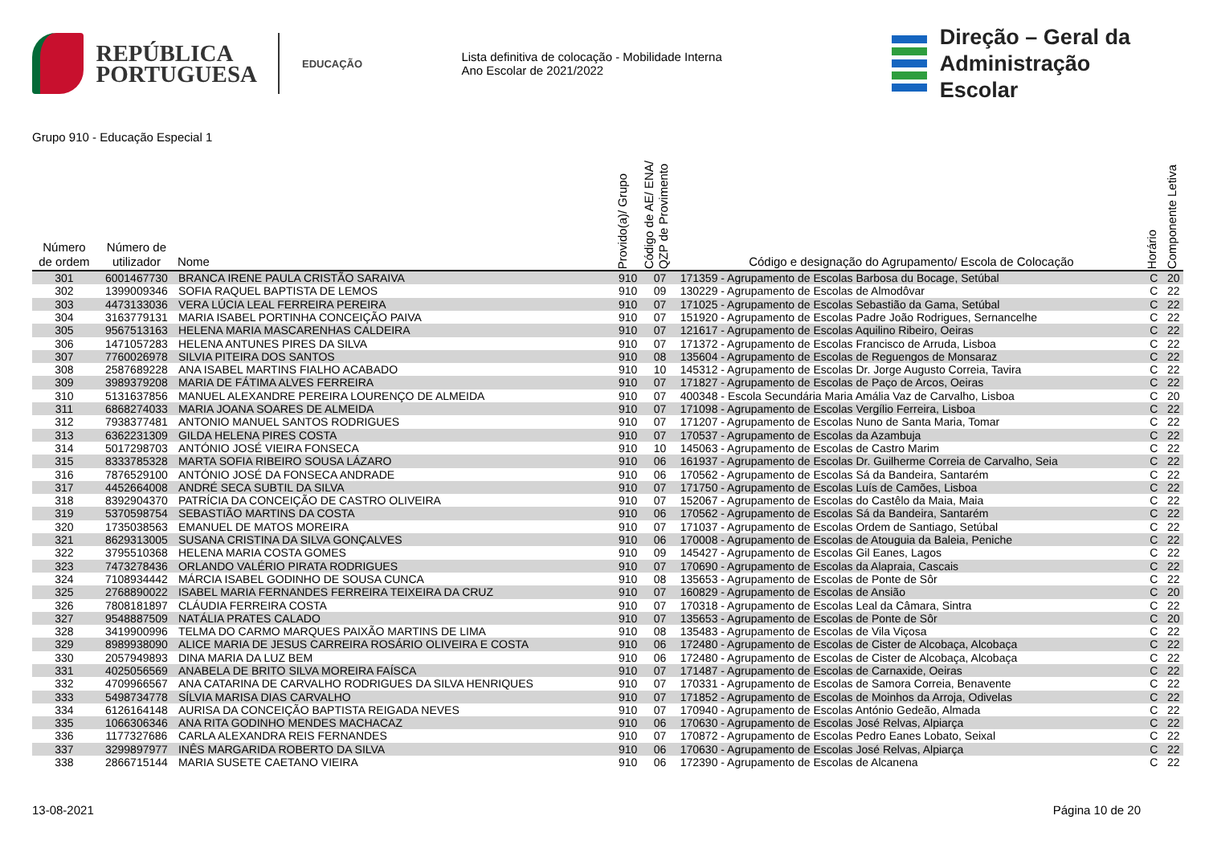REPÚBLICA
PORTUGUESA
EDUCAÇÃO
Lista definitiva de colocação - Mobilidade Interna
Ano Escolar de 2021/2022
Direção – Geral da
Administração Escolar
Grupo 910 - Educação Especial 1
| Número de ordem | Número de utilizador | Nome | Provido(a)/ Grupo | Código de AE/ ENA/ QZP de Provimento | Código e designação do Agrupamento/ Escola de Colocação | Horário | Componente Letiva |
| --- | --- | --- | --- | --- | --- | --- | --- |
| 301 | 6001467730 | BRANCA IRENE PAULA CRISTÃO SARAIVA | 910 | 07 | 171359 - Agrupamento de Escolas Barbosa du Bocage, Setúbal | C | 20 |
| 302 | 1399009346 | SOFIA RAQUEL BAPTISTA DE LEMOS | 910 | 09 | 130229 - Agrupamento de Escolas de Almodôvar | C | 22 |
| 303 | 4473133036 | VERA LÚCIA LEAL FERREIRA PEREIRA | 910 | 07 | 171025 - Agrupamento de Escolas Sebastião da Gama, Setúbal | C | 22 |
| 304 | 3163779131 | MARIA ISABEL PORTINHA CONCEIÇÃO PAIVA | 910 | 07 | 151920 - Agrupamento de Escolas Padre João Rodrigues, Sernancelhe | C | 22 |
| 305 | 9567513163 | HELENA MARIA MASCARENHAS CALDEIRA | 910 | 07 | 121617 - Agrupamento de Escolas Aquilino Ribeiro, Oeiras | C | 22 |
| 306 | 1471057283 | HELENA ANTUNES PIRES DA SILVA | 910 | 07 | 171372 - Agrupamento de Escolas Francisco de Arruda, Lisboa | C | 22 |
| 307 | 7760026978 | SILVIA PITEIRA DOS SANTOS | 910 | 08 | 135604 - Agrupamento de Escolas de Reguengos de Monsaraz | C | 22 |
| 308 | 2587689228 | ANA ISABEL MARTINS FIALHO ACABADO | 910 | 10 | 145312 - Agrupamento de Escolas Dr. Jorge Augusto Correia, Tavira | C | 22 |
| 309 | 3989379208 | MARIA DE FÁTIMA ALVES FERREIRA | 910 | 07 | 171827 - Agrupamento de Escolas de Paço de Arcos, Oeiras | C | 22 |
| 310 | 5131637856 | MANUEL ALEXANDRE PEREIRA LOURENÇO DE ALMEIDA | 910 | 07 | 400348 - Escola Secundária Maria Amália Vaz de Carvalho, Lisboa | C | 20 |
| 311 | 6868274033 | MARIA JOANA SOARES DE ALMEIDA | 910 | 07 | 171098 - Agrupamento de Escolas Vergílio Ferreira, Lisboa | C | 22 |
| 312 | 7938377481 | ANTONIO MANUEL SANTOS RODRIGUES | 910 | 07 | 171207 - Agrupamento de Escolas Nuno de Santa Maria, Tomar | C | 22 |
| 313 | 6362231309 | GILDA HELENA PIRES COSTA | 910 | 07 | 170537 - Agrupamento de Escolas da Azambuja | C | 22 |
| 314 | 5017298703 | ANTÓNIO JOSÉ VIEIRA FONSECA | 910 | 10 | 145063 - Agrupamento de Escolas de Castro Marim | C | 22 |
| 315 | 8333785328 | MARTA SOFIA RIBEIRO SOUSA LÁZARO | 910 | 06 | 161937 - Agrupamento de Escolas Dr. Guilherme Correia de Carvalho, Seia | C | 22 |
| 316 | 7876529100 | ANTÓNIO JOSÉ DA FONSECA ANDRADE | 910 | 06 | 170562 - Agrupamento de Escolas Sá da Bandeira, Santarém | C | 22 |
| 317 | 4452664008 | ANDRÉ SECA SUBTIL DA SILVA | 910 | 07 | 171750 - Agrupamento de Escolas Luís de Camões, Lisboa | C | 22 |
| 318 | 8392904370 | PATRÍCIA DA CONCEIÇÃO DE CASTRO OLIVEIRA | 910 | 07 | 152067 - Agrupamento de Escolas do Castêlo da Maia, Maia | C | 22 |
| 319 | 5370598754 | SEBASTIÃO MARTINS DA COSTA | 910 | 06 | 170562 - Agrupamento de Escolas Sá da Bandeira, Santarém | C | 22 |
| 320 | 1735038563 | EMANUEL DE MATOS MOREIRA | 910 | 07 | 171037 - Agrupamento de Escolas Ordem de Santiago, Setúbal | C | 22 |
| 321 | 8629313005 | SUSANA CRISTINA DA SILVA GONÇALVES | 910 | 06 | 170008 - Agrupamento de Escolas de Atouguia da Baleia, Peniche | C | 22 |
| 322 | 3795510368 | HELENA MARIA COSTA GOMES | 910 | 09 | 145427 - Agrupamento de Escolas Gil Eanes, Lagos | C | 22 |
| 323 | 7473278436 | ORLANDO VALÉRIO PIRATA RODRIGUES | 910 | 07 | 170690 - Agrupamento de Escolas da Alapraia, Cascais | C | 22 |
| 324 | 7108934442 | MÁRCIA ISABEL GODINHO DE SOUSA CUNCA | 910 | 08 | 135653 - Agrupamento de Escolas de Ponte de Sôr | C | 22 |
| 325 | 2768890022 | ISABEL MARIA FERNANDES FERREIRA TEIXEIRA DA CRUZ | 910 | 07 | 160829 - Agrupamento de Escolas de Ansião | C | 20 |
| 326 | 7808181897 | CLÁUDIA FERREIRA COSTA | 910 | 07 | 170318 - Agrupamento de Escolas Leal da Câmara, Sintra | C | 22 |
| 327 | 9548887509 | NATÁLIA PRATES CALADO | 910 | 07 | 135653 - Agrupamento de Escolas de Ponte de Sôr | C | 20 |
| 328 | 3419900996 | TELMA DO CARMO MARQUES PAIXÃO MARTINS DE LIMA | 910 | 08 | 135483 - Agrupamento de Escolas de Vila Viçosa | C | 22 |
| 329 | 8989938090 | ALICE MARIA DE JESUS CARREIRA ROSÁRIO OLIVEIRA E COSTA | 910 | 06 | 172480 - Agrupamento de Escolas de Cister de Alcobaça, Alcobaça | C | 22 |
| 330 | 2057949893 | DINA MARIA DA LUZ BEM | 910 | 06 | 172480 - Agrupamento de Escolas de Cister de Alcobaça, Alcobaça | C | 22 |
| 331 | 4025056569 | ANABELA DE BRITO SILVA MOREIRA FAÍSCA | 910 | 07 | 171487 - Agrupamento de Escolas de Carnaxide, Oeiras | C | 22 |
| 332 | 4709966567 | ANA CATARINA DE CARVALHO RODRIGUES DA SILVA HENRIQUES | 910 | 07 | 170331 - Agrupamento de Escolas de Samora Correia, Benavente | C | 22 |
| 333 | 5498734778 | SÍLVIA MARISA DIAS CARVALHO | 910 | 07 | 171852 - Agrupamento de Escolas de Moinhos da Arroja, Odivelas | C | 22 |
| 334 | 6126164148 | AURISA DA CONCEIÇÃO BAPTISTA REIGADA NEVES | 910 | 07 | 170940 - Agrupamento de Escolas António Gedeão, Almada | C | 22 |
| 335 | 1066306346 | ANA RITA GODINHO MENDES MACHACAZ | 910 | 06 | 170630 - Agrupamento de Escolas José Relvas, Alpiarça | C | 22 |
| 336 | 1177327686 | CARLA ALEXANDRA REIS FERNANDES | 910 | 07 | 170872 - Agrupamento de Escolas Pedro Eanes Lobato, Seixal | C | 22 |
| 337 | 3299897977 | INÊS MARGARIDA ROBERTO DA SILVA | 910 | 06 | 170630 - Agrupamento de Escolas José Relvas, Alpiarça | C | 22 |
| 338 | 2866715144 | MARIA SUSETE CAETANO VIEIRA | 910 | 06 | 172390 - Agrupamento de Escolas de Alcanena | C | 22 |
13-08-2021 Página 10 de 20